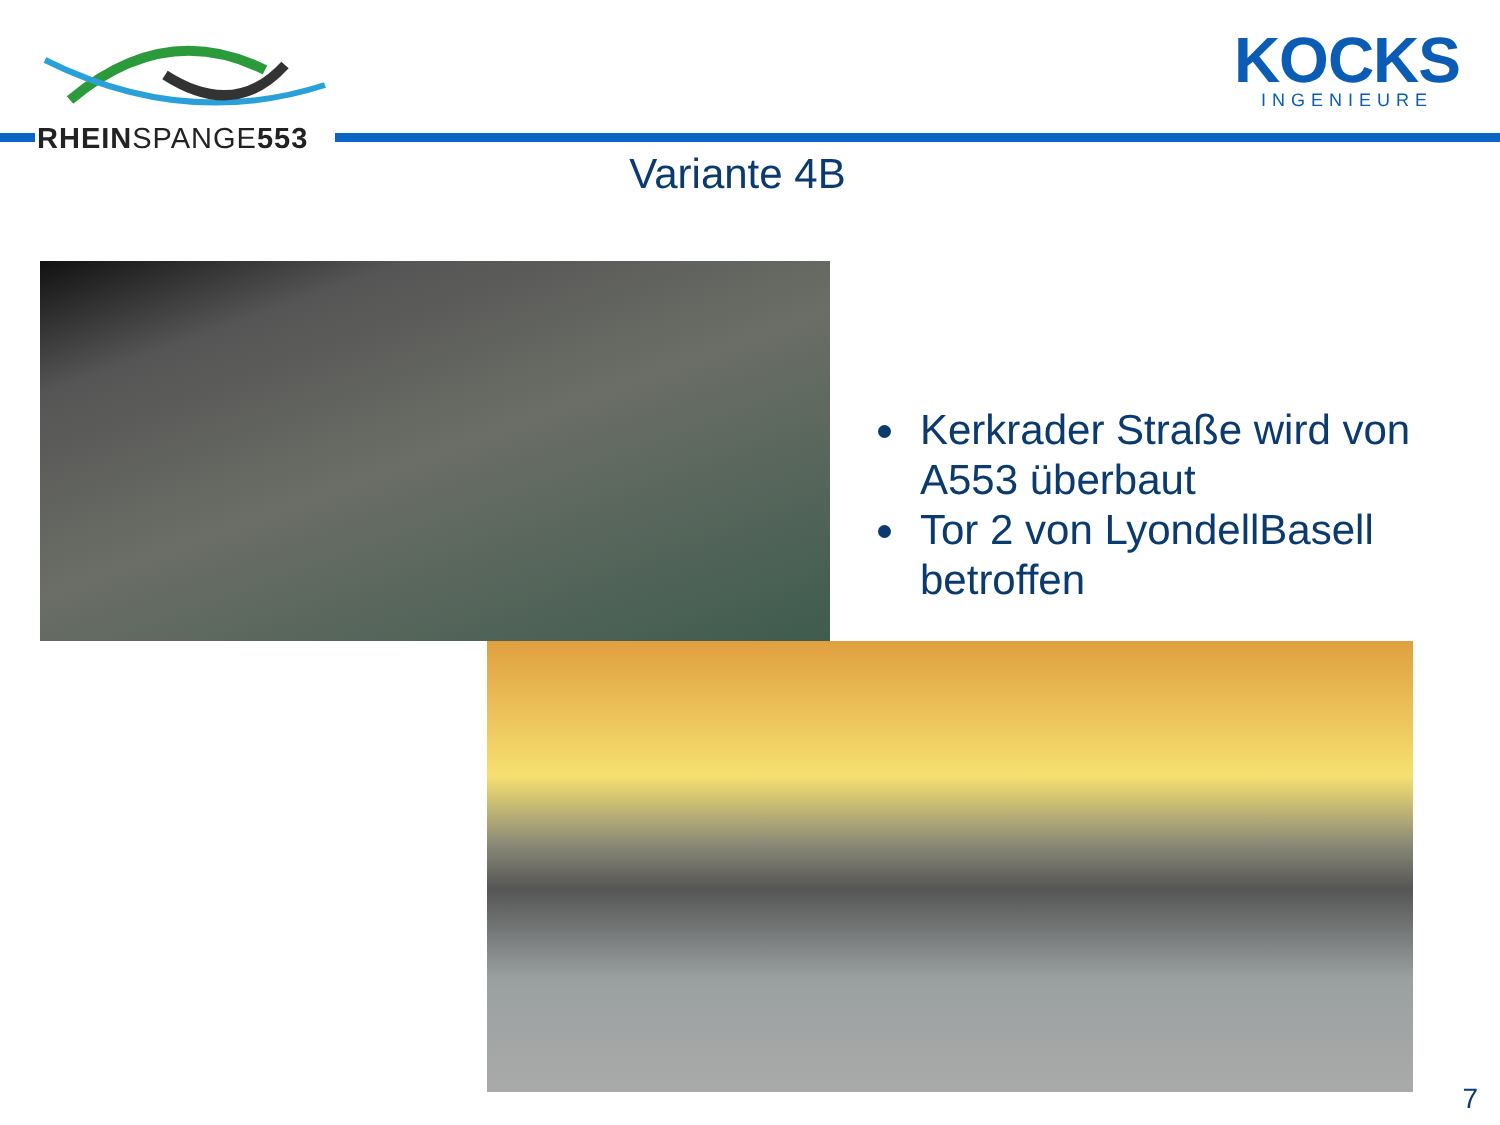RHEINSPANGE553
KOCKS
INGENIEURE
Variante 4B
Kerkrader Straße wird von A553 überbaut
Tor 2 von LyondellBasell betroffen
7